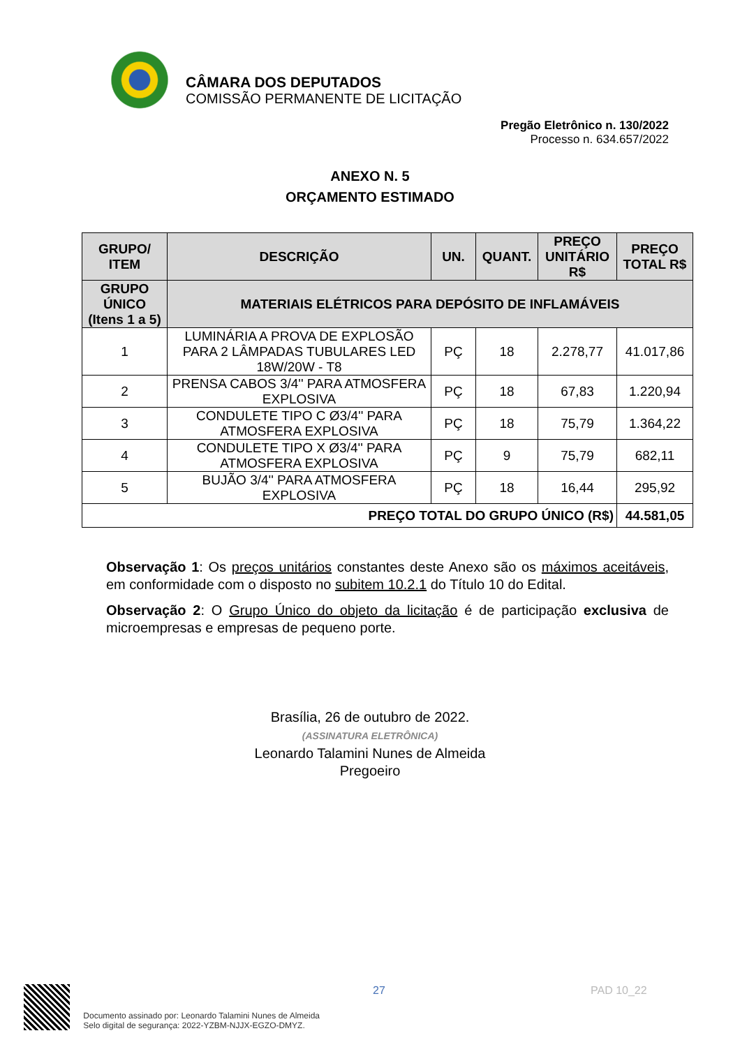CÂMARA DOS DEPUTADOS
COMISSÃO PERMANENTE DE LICITAÇÃO
Pregão Eletrônico n. 130/2022
Processo n. 634.657/2022
ANEXO N. 5
ORÇAMENTO ESTIMADO
| GRUPO/ ITEM | DESCRIÇÃO | UN. | QUANT. | PREÇO UNITÁRIO R$ | PREÇO TOTAL R$ |
| --- | --- | --- | --- | --- | --- |
| GRUPO ÚNICO (Itens 1 a 5) | MATERIAIS ELÉTRICOS PARA DEPÓSITO DE INFLAMÁVEIS | | | | |
| 1 | LUMINÁRIA A PROVA DE EXPLOSÃO PARA 2 LÂMPADAS TUBULARES LED 18W/20W - T8 | PÇ | 18 | 2.278,77 | 41.017,86 |
| 2 | PRENSA CABOS 3/4'' PARA ATMOSFERA EXPLOSIVA | PÇ | 18 | 67,83 | 1.220,94 |
| 3 | CONDULETE TIPO C Ø3/4'' PARA ATMOSFERA EXPLOSIVA | PÇ | 18 | 75,79 | 1.364,22 |
| 4 | CONDULETE TIPO X Ø3/4'' PARA ATMOSFERA EXPLOSIVA | PÇ | 9 | 75,79 | 682,11 |
| 5 | BUJÃO 3/4'' PARA ATMOSFERA EXPLOSIVA | PÇ | 18 | 16,44 | 295,92 |
| PREÇO TOTAL DO GRUPO ÚNICO (R$) | | | | | 44.581,05 |
Observação 1: Os preços unitários constantes deste Anexo são os máximos aceitáveis, em conformidade com o disposto no subitem 10.2.1 do Título 10 do Edital.
Observação 2: O Grupo Único do objeto da licitação é de participação exclusiva de microempresas e empresas de pequeno porte.
Brasília, 26 de outubro de 2022.
(ASSINATURA ELETRÔNICA)
Leonardo Talamini Nunes de Almeida
Pregoeiro
Documento assinado por: Leonardo Talamini Nunes de Almeida
Selo digital de segurança: 2022-YZBM-NJJX-EGZO-DMYZ.
27 PAD 10_22